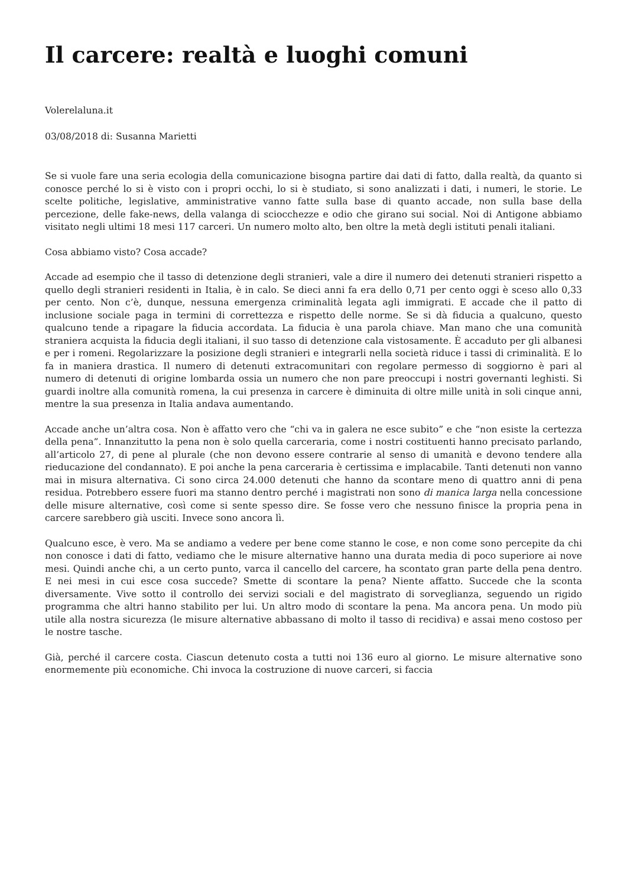Il carcere: realtà e luoghi comuni
Volerelaluna.it
03/08/2018 di: Susanna Marietti
Se si vuole fare una seria ecologia della comunicazione bisogna partire dai dati di fatto, dalla realtà, da quanto si conosce perché lo si è visto con i propri occhi, lo si è studiato, si sono analizzati i dati, i numeri, le storie. Le scelte politiche, legislative, amministrative vanno fatte sulla base di quanto accade, non sulla base della percezione, delle fake-news, della valanga di sciocchezze e odio che girano sui social. Noi di Antigone abbiamo visitato negli ultimi 18 mesi 117 carceri. Un numero molto alto, ben oltre la metà degli istituti penali italiani.
Cosa abbiamo visto? Cosa accade?
Accade ad esempio che il tasso di detenzione degli stranieri, vale a dire il numero dei detenuti stranieri rispetto a quello degli stranieri residenti in Italia, è in calo. Se dieci anni fa era dello 0,71 per cento oggi è sceso allo 0,33 per cento. Non c’è, dunque, nessuna emergenza criminalità legata agli immigrati. E accade che il patto di inclusione sociale paga in termini di correttezza e rispetto delle norme. Se si dà fiducia a qualcuno, questo qualcuno tende a ripagare la fiducia accordata. La fiducia è una parola chiave. Man mano che una comunità straniera acquista la fiducia degli italiani, il suo tasso di detenzione cala vistosamente. È accaduto per gli albanesi e per i romeni. Regolarizzare la posizione degli stranieri e integrarli nella società riduce i tassi di criminalità. E lo fa in maniera drastica. Il numero di detenuti extracomunitari con regolare permesso di soggiorno è pari al numero di detenuti di origine lombarda ossia un numero che non pare preoccupi i nostri governanti leghisti. Si guardi inoltre alla comunità romena, la cui presenza in carcere è diminuita di oltre mille unità in soli cinque anni, mentre la sua presenza in Italia andava aumentando.
Accade anche un’altra cosa. Non è affatto vero che “chi va in galera ne esce subito” e che “non esiste la certezza della pena”. Innanzitutto la pena non è solo quella carceraria, come i nostri costituenti hanno precisato parlando, all’articolo 27, di pene al plurale (che non devono essere contrarie al senso di umanità e devono tendere alla rieducazione del condannato). E poi anche la pena carceraria è certissima e implacabile. Tanti detenuti non vanno mai in misura alternativa. Ci sono circa 24.000 detenuti che hanno da scontare meno di quattro anni di pena residua. Potrebbero essere fuori ma stanno dentro perché i magistrati non sono di manica larga nella concessione delle misure alternative, così come si sente spesso dire. Se fosse vero che nessuno finisce la propria pena in carcere sarebbero già usciti. Invece sono ancora lì.
Qualcuno esce, è vero. Ma se andiamo a vedere per bene come stanno le cose, e non come sono percepite da chi non conosce i dati di fatto, vediamo che le misure alternative hanno una durata media di poco superiore ai nove mesi. Quindi anche chi, a un certo punto, varca il cancello del carcere, ha scontato gran parte della pena dentro. E nei mesi in cui esce cosa succede? Smette di scontare la pena? Niente affatto. Succede che la sconta diversamente. Vive sotto il controllo dei servizi sociali e del magistrato di sorveglianza, seguendo un rigido programma che altri hanno stabilito per lui. Un altro modo di scontare la pena. Ma ancora pena. Un modo più utile alla nostra sicurezza (le misure alternative abbassano di molto il tasso di recidiva) e assai meno costoso per le nostre tasche.
Già, perché il carcere costa. Ciascun detenuto costa a tutti noi 136 euro al giorno. Le misure alternative sono enormemente più economiche. Chi invoca la costruzione di nuove carceri, si faccia